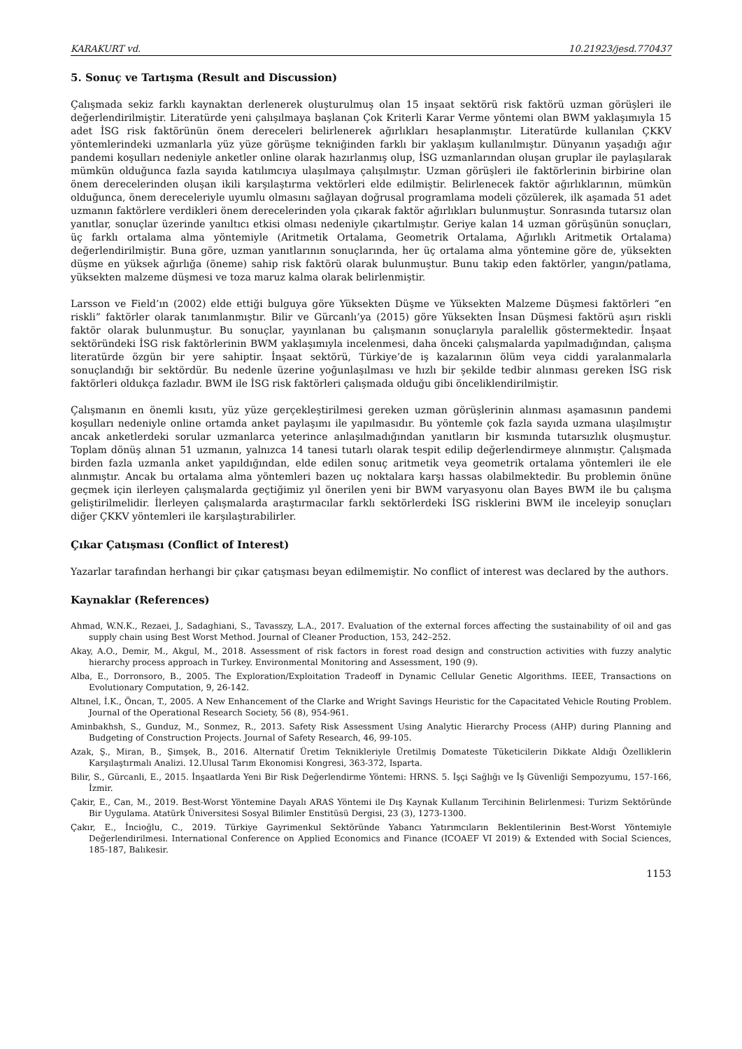KARAKURT vd. 10.21923/jesd.770437
5. Sonuç ve Tartışma (Result and Discussion)
Çalışmada sekiz farklı kaynaktan derlenerek oluşturulmuş olan 15 inşaat sektörü risk faktörü uzman görüşleri ile değerlendirilmiştir. Literatürde yeni çalışılmaya başlanan Çok Kriterli Karar Verme yöntemi olan BWM yaklaşımıyla 15 adet İSG risk faktörünün önem dereceleri belirlenerek ağırlıkları hesaplanmıştır. Literatürde kullanılan ÇKKV yöntemlerindeki uzmanlarla yüz yüze görüşme tekniğinden farklı bir yaklaşım kullanılmıştır. Dünyanın yaşadığı ağır pandemi koşulları nedeniyle anketler online olarak hazırlanmış olup, İSG uzmanlarından oluşan gruplar ile paylaşılarak mümkün olduğunca fazla sayıda katılımcıya ulaşılmaya çalışılmıştır. Uzman görüşleri ile faktörlerinin birbirine olan önem derecelerinden oluşan ikili karşılaştırma vektörleri elde edilmiştir. Belirlenecek faktör ağırlıklarının, mümkün olduğunca, önem dereceleriyle uyumlu olmasını sağlayan doğrusal programlama modeli çözülerek, ilk aşamada 51 adet uzmanın faktörlere verdikleri önem derecelerinden yola çıkarak faktör ağırlıkları bulunmuştur. Sonrasında tutarsız olan yanıtlar, sonuçlar üzerinde yanıltıcı etkisi olması nedeniyle çıkartılmıştır. Geriye kalan 14 uzman görüşünün sonuçları, üç farklı ortalama alma yöntemiyle (Aritmetik Ortalama, Geometrik Ortalama, Ağırlıklı Aritmetik Ortalama) değerlendirilmiştir. Buna göre, uzman yanıtlarının sonuçlarında, her üç ortalama alma yöntemine göre de, yüksekten düşme en yüksek ağırlığa (öneme) sahip risk faktörü olarak bulunmuştur. Bunu takip eden faktörler, yangın/patlama, yüksekten malzeme düşmesi ve toza maruz kalma olarak belirlenmiştir.
Larsson ve Field’ın (2002) elde ettiği bulguya göre Yüksekten Düşme ve Yüksekten Malzeme Düşmesi faktörleri “en riskli” faktörler olarak tanımlanmıştır. Bilir ve Gürcanlı’ya (2015) göre Yüksekten İnsan Düşmesi faktörü aşırı riskli faktör olarak bulunmuştur. Bu sonuçlar, yayınlanan bu çalışmanın sonuçlarıyla paralellik göstermektedir. İnşaat sektöründeki İSG risk faktörlerinin BWM yaklaşımıyla incelenmesi, daha önceki çalışmalarda yapılmadığından, çalışma literatürde özgün bir yere sahiptir. İnşaat sektörü, Türkiye’de iş kazalarının ölüm veya ciddi yaralanmalarla sonuçlandığı bir sektördür. Bu nedenle üzerine yoğunlaşılması ve hızlı bir şekilde tedbir alınması gereken İSG risk faktörleri oldukça fazladır. BWM ile İSG risk faktörleri çalışmada olduğu gibi önceliklendirilmiştir.
Çalışmanın en önemli kısıtı, yüz yüze gerçekleştirilmesi gereken uzman görüşlerinin alınması aşamasının pandemi koşulları nedeniyle online ortamda anket paylaşımı ile yapılmasıdır. Bu yöntemle çok fazla sayıda uzmana ulaşılmıştır ancak anketlerdeki sorular uzmanlarca yeterince anlaşılmadığından yanıtların bir kısmında tutarsızlık oluşmuştur. Toplam dönüş alınan 51 uzmanın, yalnızca 14 tanesi tutarlı olarak tespit edilip değerlendirmeye alınmıştır. Çalışmada birden fazla uzmanla anket yapıldığından, elde edilen sonuç aritmetik veya geometrik ortalama yöntemleri ile ele alınmıştır. Ancak bu ortalama alma yöntemleri bazen uç noktalara karşı hassas olabilmektedir. Bu problemin önüne geçmek için ilerleyen çalışmalarda geçtiğimiz yıl önerilen yeni bir BWM varyasyonu olan Bayes BWM ile bu çalışma geliştirilmelidir. İlerleyen çalışmalarda araştırmacılar farklı sektörlerdeki İSG risklerini BWM ile inceleyip sonuçları diğer ÇKKV yöntemleri ile karşılaştırabilirler.
Çıkar Çatışması (Conflict of Interest)
Yazarlar tarafından herhangi bir çıkar çatışması beyan edilmemiştir. No conflict of interest was declared by the authors.
Kaynaklar (References)
Ahmad, W.N.K., Rezaei, J., Sadaghiani, S., Tavasszy, L.A., 2017. Evaluation of the external forces affecting the sustainability of oil and gas supply chain using Best Worst Method. Journal of Cleaner Production, 153, 242–252.
Akay, A.O., Demir, M., Akgul, M., 2018. Assessment of risk factors in forest road design and construction activities with fuzzy analytic hierarchy process approach in Turkey. Environmental Monitoring and Assessment, 190 (9).
Alba, E., Dorronsoro, B., 2005. The Exploration/Exploitation Tradeoff in Dynamic Cellular Genetic Algorithms. IEEE, Transactions on Evolutionary Computation, 9, 26-142.
Altınel, İ.K., Öncan, T., 2005. A New Enhancement of the Clarke and Wright Savings Heuristic for the Capacitated Vehicle Routing Problem. Journal of the Operational Research Society, 56 (8), 954-961.
Aminbakhsh, S., Gunduz, M., Sonmez, R., 2013. Safety Risk Assessment Using Analytic Hierarchy Process (AHP) during Planning and Budgeting of Construction Projects. Journal of Safety Research, 46, 99-105.
Azak, Ş., Miran, B., Şimşek, B., 2016. Alternatif Üretim Teknikleriyle Üretilmiş Domateste Tüketicilerin Dikkate Aldığı Özelliklerin Karşılaştırmalı Analizi. 12.Ulusal Tarım Ekonomisi Kongresi, 363-372, Isparta.
Bilir, S., Gürcanli, E., 2015. İnşaatlarda Yeni Bir Risk Değerlendirme Yöntemi: HRNS. 5. İşçi Sağlığı ve İş Güvenliği Sempozyumu, 157-166, İzmir.
Çakir, E., Can, M., 2019. Best-Worst Yöntemine Dayalı ARAS Yöntemi ile Dış Kaynak Kullanım Tercihinin Belirlenmesi: Turizm Sektöründe Bir Uygulama. Atatürk Üniversitesi Sosyal Bilimler Enstitüsü Dergisi, 23 (3), 1273-1300.
Çakır, E., İncioğlu, C., 2019. Türkiye Gayrimenkul Sektöründe Yabancı Yatırımcıların Beklentilerinin Best-Worst Yöntemiyle Değerlendirilmesi. International Conference on Applied Economics and Finance (ICOAEF VI 2019) & Extended with Social Sciences, 185-187, Balıkesir.
1153